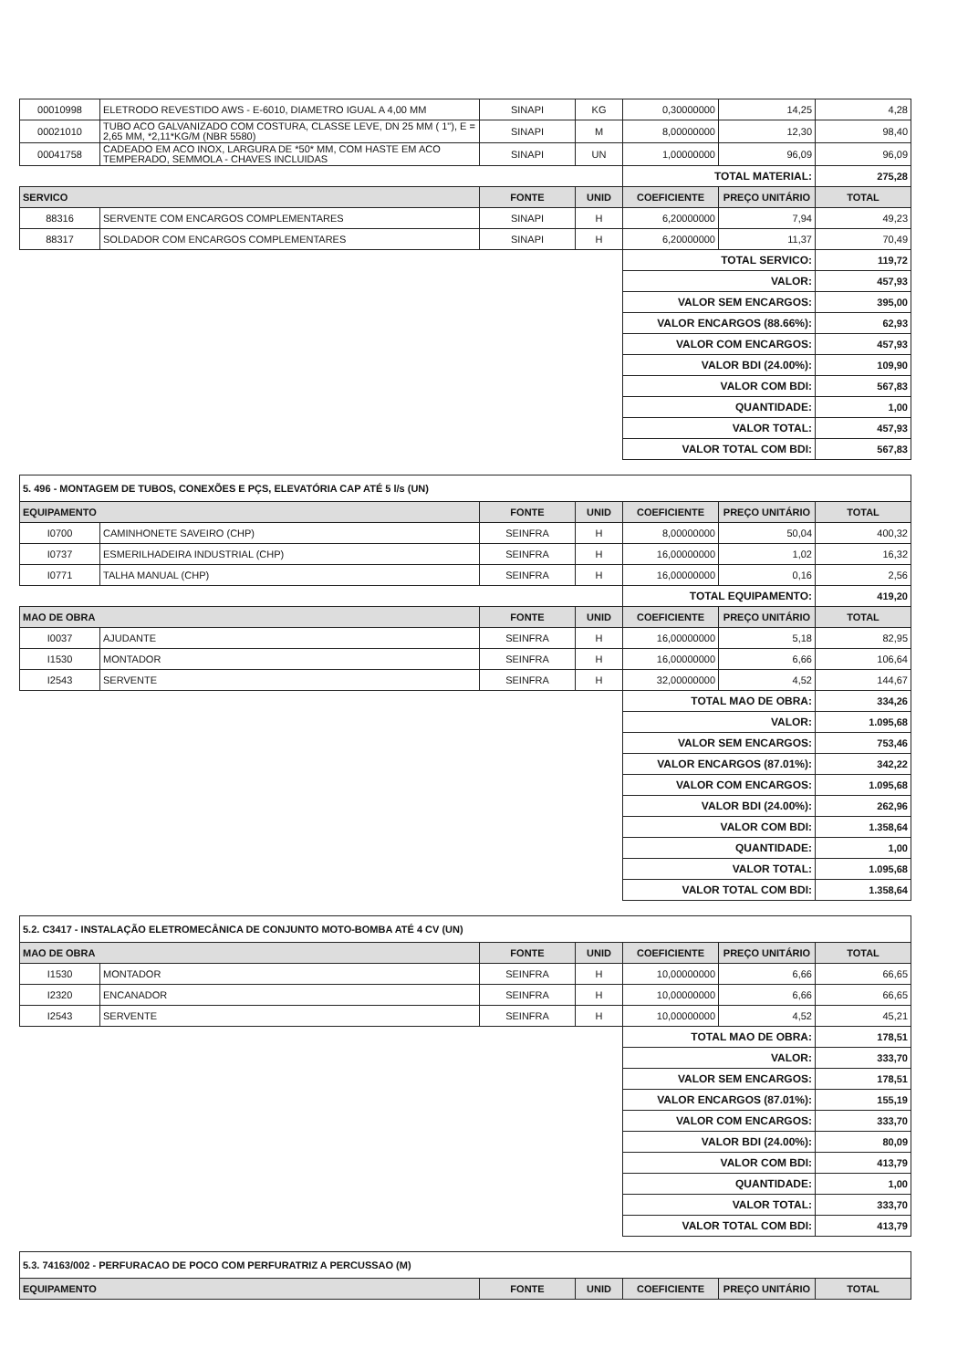| 00010998 | ELETRODO REVESTIDO AWS - E-6010, DIAMETRO IGUAL A 4,00 MM | SINAPI | KG | 0,30000000 | 14,25 | 4,28 |
| 00021010 | TUBO ACO GALVANIZADO COM COSTURA, CLASSE LEVE, DN 25 MM ( 1"), E = 2,65 MM, *2,11*KG/M (NBR 5580) | SINAPI | M | 8,00000000 | 12,30 | 98,40 |
| 00041758 | CADEADO EM ACO INOX, LARGURA DE *50* MM, COM HASTE EM ACO TEMPERADO, SEMMOLA - CHAVES INCLUIDAS | SINAPI | UN | 1,00000000 | 96,09 | 96,09 |
| | | | | TOTAL MATERIAL: | | 275,28 |
| SERVICO | | FONTE | UNID | COEFICIENTE | PREÇO UNITÁRIO | TOTAL |
| 88316 | SERVENTE COM ENCARGOS COMPLEMENTARES | SINAPI | H | 6,20000000 | 7,94 | 49,23 |
| 88317 | SOLDADOR COM ENCARGOS COMPLEMENTARES | SINAPI | H | 6,20000000 | 11,37 | 70,49 |
| | | | | TOTAL SERVICO: | | 119,72 |
| | | | | VALOR: | | 457,93 |
| | | | | VALOR SEM ENCARGOS: | | 395,00 |
| | | | | VALOR ENCARGOS (88.66%): | | 62,93 |
| | | | | VALOR COM ENCARGOS: | | 457,93 |
| | | | | VALOR BDI (24.00%): | | 109,90 |
| | | | | VALOR COM BDI: | | 567,83 |
| | | | | QUANTIDADE: | | 1,00 |
| | | | | VALOR TOTAL: | | 457,93 |
| | | | | VALOR TOTAL COM BDI: | | 567,83 |
| 5. 496 - MONTAGEM DE TUBOS, CONEXÕES E PÇS, ELEVATÓRIA CAP ATÉ 5 l/s (UN) | | | | | | |
| EQUIPAMENTO | | FONTE | UNID | COEFICIENTE | PREÇO UNITÁRIO | TOTAL |
| I0700 | CAMINHONETE SAVEIRO (CHP) | SEINFRA | H | 8,00000000 | 50,04 | 400,32 |
| I0737 | ESMERILHADEIRA INDUSTRIAL (CHP) | SEINFRA | H | 16,00000000 | 1,02 | 16,32 |
| I0771 | TALHA MANUAL (CHP) | SEINFRA | H | 16,00000000 | 0,16 | 2,56 |
| | | | | TOTAL EQUIPAMENTO: | | 419,20 |
| MAO DE OBRA | | FONTE | UNID | COEFICIENTE | PREÇO UNITÁRIO | TOTAL |
| I0037 | AJUDANTE | SEINFRA | H | 16,00000000 | 5,18 | 82,95 |
| I1530 | MONTADOR | SEINFRA | H | 16,00000000 | 6,66 | 106,64 |
| I2543 | SERVENTE | SEINFRA | H | 32,00000000 | 4,52 | 144,67 |
| | | | | TOTAL MAO DE OBRA: | | 334,26 |
| | | | | VALOR: | | 1.095,68 |
| | | | | VALOR SEM ENCARGOS: | | 753,46 |
| | | | | VALOR ENCARGOS (87.01%): | | 342,22 |
| | | | | VALOR COM ENCARGOS: | | 1.095,68 |
| | | | | VALOR BDI (24.00%): | | 262,96 |
| | | | | VALOR COM BDI: | | 1.358,64 |
| | | | | QUANTIDADE: | | 1,00 |
| | | | | VALOR TOTAL: | | 1.095,68 |
| | | | | VALOR TOTAL COM BDI: | | 1.358,64 |
| 5.2. C3417 - INSTALAÇÃO ELETROMECÂNICA DE CONJUNTO MOTO-BOMBA ATÉ 4 CV (UN) | | | | | | |
| MAO DE OBRA | | FONTE | UNID | COEFICIENTE | PREÇO UNITÁRIO | TOTAL |
| I1530 | MONTADOR | SEINFRA | H | 10,00000000 | 6,66 | 66,65 |
| I2320 | ENCANADOR | SEINFRA | H | 10,00000000 | 6,66 | 66,65 |
| I2543 | SERVENTE | SEINFRA | H | 10,00000000 | 4,52 | 45,21 |
| | | | | TOTAL MAO DE OBRA: | | 178,51 |
| | | | | VALOR: | | 333,70 |
| | | | | VALOR SEM ENCARGOS: | | 178,51 |
| | | | | VALOR ENCARGOS (87.01%): | | 155,19 |
| | | | | VALOR COM ENCARGOS: | | 333,70 |
| | | | | VALOR BDI (24.00%): | | 80,09 |
| | | | | VALOR COM BDI: | | 413,79 |
| | | | | QUANTIDADE: | | 1,00 |
| | | | | VALOR TOTAL: | | 333,70 |
| | | | | VALOR TOTAL COM BDI: | | 413,79 |
| 5.3. 74163/002 - PERFURACAO DE POCO COM PERFURATRIZ A PERCUSSAO (M) | | | | | | |
| EQUIPAMENTO | | FONTE | UNID | COEFICIENTE | PREÇO UNITÁRIO | TOTAL |